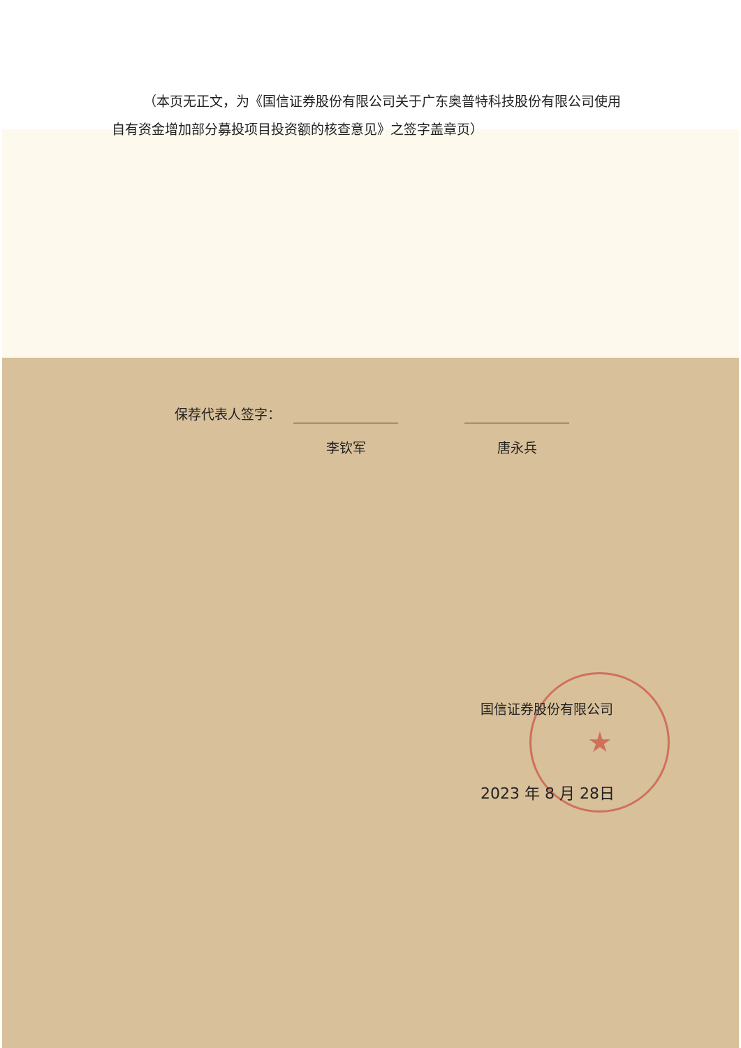★
（本页无正文，为《国信证券股份有限公司关于广东奥普特科技股份有限公司使用自有资金增加部分募投项目投资额的核查意见》之签字盖章页）
保荐代表人签字：
李钦军 唐永兵
国信证券股份有限公司
2023 年 8 月 28日